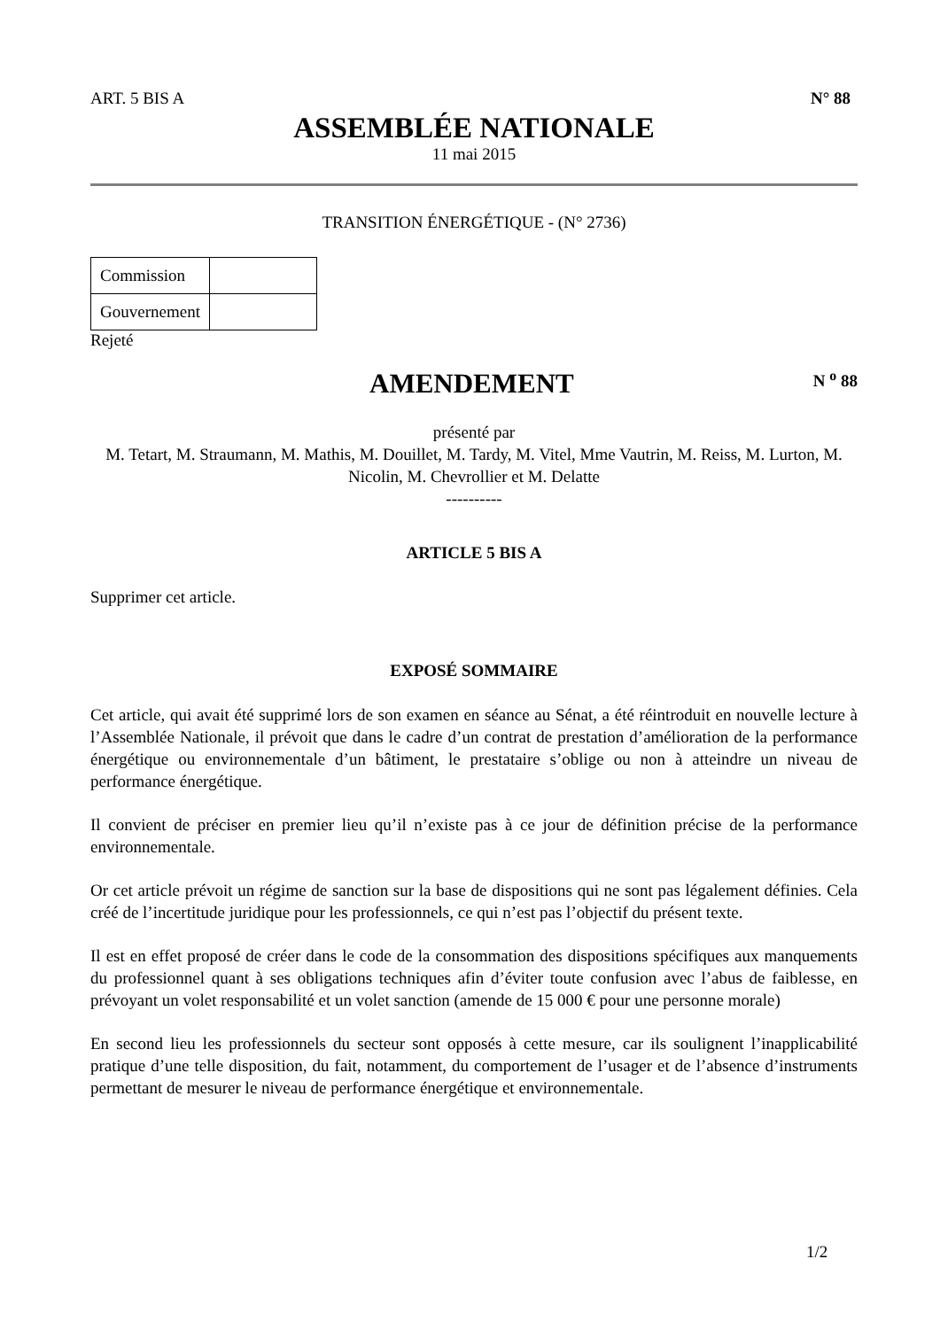ART. 5 BIS A N° 88
ASSEMBLÉE NATIONALE
11 mai 2015
TRANSITION ÉNERGÉTIQUE - (N° 2736)
| Commission | |
| Gouvernement | |
Rejeté
AMENDEMENT
N <sup>o</sup> 88
présenté par
M. Tetart, M. Straumann, M. Mathis, M. Douillet, M. Tardy, M. Vitel, Mme Vautrin, M. Reiss, M. Lurton, M. Nicolin, M. Chevrollier et M. Delatte
----------
ARTICLE 5 BIS A
Supprimer cet article.
EXPOSÉ SOMMAIRE
Cet article, qui avait été supprimé lors de son examen en séance au Sénat, a été réintroduit en nouvelle lecture à l’Assemblée Nationale, il prévoit que dans le cadre d’un contrat de prestation d’amélioration de la performance énergétique ou environnementale d’un bâtiment, le prestataire s’oblige ou non à atteindre un niveau de performance énergétique.
Il convient de préciser en premier lieu qu’il n’existe pas à ce jour de définition précise de la performance environnementale.
Or cet article prévoit un régime de sanction sur la base de dispositions qui ne sont pas légalement définies. Cela créé de l’incertitude juridique pour les professionnels, ce qui n’est pas l’objectif du présent texte.
Il est en effet proposé de créer dans le code de la consommation des dispositions spécifiques aux manquements du professionnel quant à ses obligations techniques afin d’éviter toute confusion avec l’abus de faiblesse, en prévoyant un volet responsabilité et un volet sanction (amende de 15 000 € pour une personne morale)
En second lieu les professionnels du secteur sont opposés à cette mesure, car ils soulignent l’inapplicabilité pratique d’une telle disposition, du fait, notamment, du comportement de l’usager et de l’absence d’instruments permettant de mesurer le niveau de performance énergétique et environnementale.
1/2